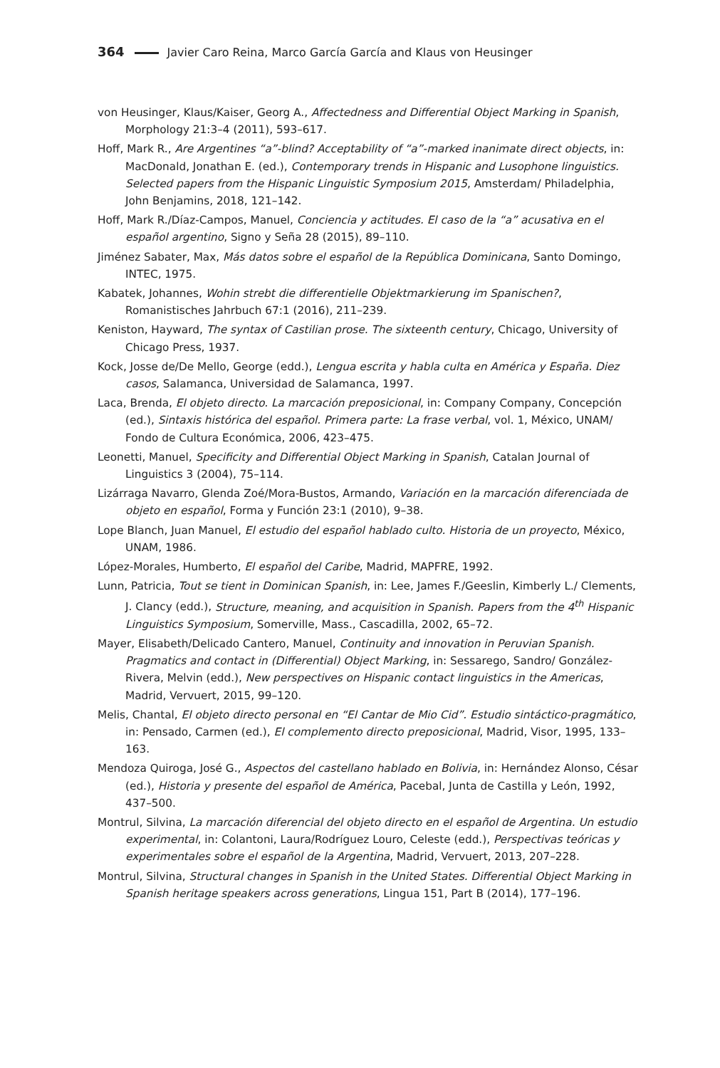364 Javier Caro Reina, Marco García García and Klaus von Heusinger
von Heusinger, Klaus/Kaiser, Georg A., Affectedness and Differential Object Marking in Spanish, Morphology 21:3–4 (2011), 593–617.
Hoff, Mark R., Are Argentines “a”-blind? Acceptability of “a”-marked inanimate direct objects, in: MacDonald, Jonathan E. (ed.), Contemporary trends in Hispanic and Lusophone linguistics. Selected papers from the Hispanic Linguistic Symposium 2015, Amsterdam/ Philadelphia, John Benjamins, 2018, 121–142.
Hoff, Mark R./Díaz-Campos, Manuel, Conciencia y actitudes. El caso de la “a” acusativa en el español argentino, Signo y Seña 28 (2015), 89–110.
Jiménez Sabater, Max, Más datos sobre el español de la República Dominicana, Santo Domingo, INTEC, 1975.
Kabatek, Johannes, Wohin strebt die differentielle Objektmarkierung im Spanischen?, Romanistisches Jahrbuch 67:1 (2016), 211–239.
Keniston, Hayward, The syntax of Castilian prose. The sixteenth century, Chicago, University of Chicago Press, 1937.
Kock, Josse de/De Mello, George (edd.), Lengua escrita y habla culta en América y España. Diez casos, Salamanca, Universidad de Salamanca, 1997.
Laca, Brenda, El objeto directo. La marcación preposicional, in: Company Company, Concepción (ed.), Sintaxis histórica del español. Primera parte: La frase verbal, vol. 1, México, UNAM/ Fondo de Cultura Económica, 2006, 423–475.
Leonetti, Manuel, Specificity and Differential Object Marking in Spanish, Catalan Journal of Linguistics 3 (2004), 75–114.
Lizárraga Navarro, Glenda Zoé/Mora-Bustos, Armando, Variación en la marcación diferenciada de objeto en español, Forma y Función 23:1 (2010), 9–38.
Lope Blanch, Juan Manuel, El estudio del español hablado culto. Historia de un proyecto, México, UNAM, 1986.
López-Morales, Humberto, El español del Caribe, Madrid, MAPFRE, 1992.
Lunn, Patricia, Tout se tient in Dominican Spanish, in: Lee, James F./Geeslin, Kimberly L./ Clements, J. Clancy (edd.), Structure, meaning, and acquisition in Spanish. Papers from the 4<sup>th</sup> Hispanic Linguistics Symposium, Somerville, Mass., Cascadilla, 2002, 65–72.
Mayer, Elisabeth/Delicado Cantero, Manuel, Continuity and innovation in Peruvian Spanish. Pragmatics and contact in (Differential) Object Marking, in: Sessarego, Sandro/ González-Rivera, Melvin (edd.), New perspectives on Hispanic contact linguistics in the Americas, Madrid, Vervuert, 2015, 99–120.
Melis, Chantal, El objeto directo personal en “El Cantar de Mio Cid”. Estudio sintáctico-pragmático, in: Pensado, Carmen (ed.), El complemento directo preposicional, Madrid, Visor, 1995, 133–163.
Mendoza Quiroga, José G., Aspectos del castellano hablado en Bolivia, in: Hernández Alonso, César (ed.), Historia y presente del español de América, Pacebal, Junta de Castilla y León, 1992, 437–500.
Montrul, Silvina, La marcación diferencial del objeto directo en el español de Argentina. Un estudio experimental, in: Colantoni, Laura/Rodríguez Louro, Celeste (edd.), Perspectivas teóricas y experimentales sobre el español de la Argentina, Madrid, Vervuert, 2013, 207–228.
Montrul, Silvina, Structural changes in Spanish in the United States. Differential Object Marking in Spanish heritage speakers across generations, Lingua 151, Part B (2014), 177–196.